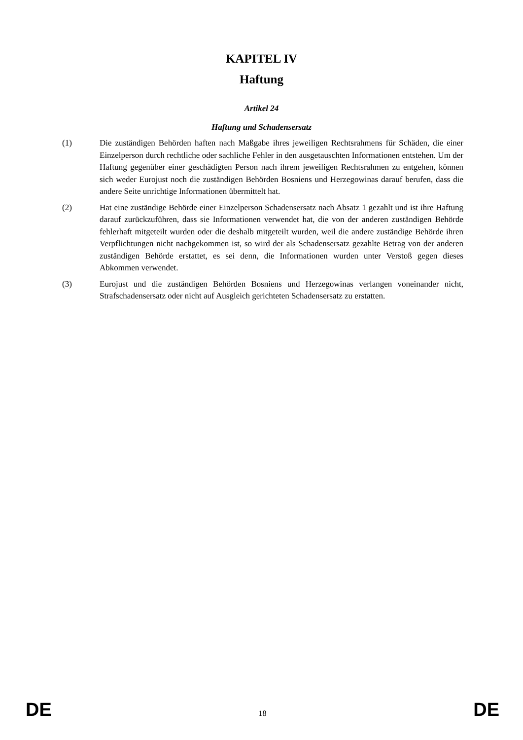KAPITEL IV
Haftung
Artikel 24
Haftung und Schadensersatz
(1) Die zuständigen Behörden haften nach Maßgabe ihres jeweiligen Rechtsrahmens für Schäden, die einer Einzelperson durch rechtliche oder sachliche Fehler in den ausgetauschten Informationen entstehen. Um der Haftung gegenüber einer geschädigten Person nach ihrem jeweiligen Rechtsrahmen zu entgehen, können sich weder Eurojust noch die zuständigen Behörden Bosniens und Herzegowinas darauf berufen, dass die andere Seite unrichtige Informationen übermittelt hat.
(2) Hat eine zuständige Behörde einer Einzelperson Schadensersatz nach Absatz 1 gezahlt und ist ihre Haftung darauf zurückzuführen, dass sie Informationen verwendet hat, die von der anderen zuständigen Behörde fehlerhaft mitgeteilt wurden oder die deshalb mitgeteilt wurden, weil die andere zuständige Behörde ihren Verpflichtungen nicht nachgekommen ist, so wird der als Schadensersatz gezahlte Betrag von der anderen zuständigen Behörde erstattet, es sei denn, die Informationen wurden unter Verstoß gegen dieses Abkommen verwendet.
(3) Eurojust und die zuständigen Behörden Bosniens und Herzegowinas verlangen voneinander nicht, Strafschadensersatz oder nicht auf Ausgleich gerichteten Schadensersatz zu erstatten.
DE 18 DE